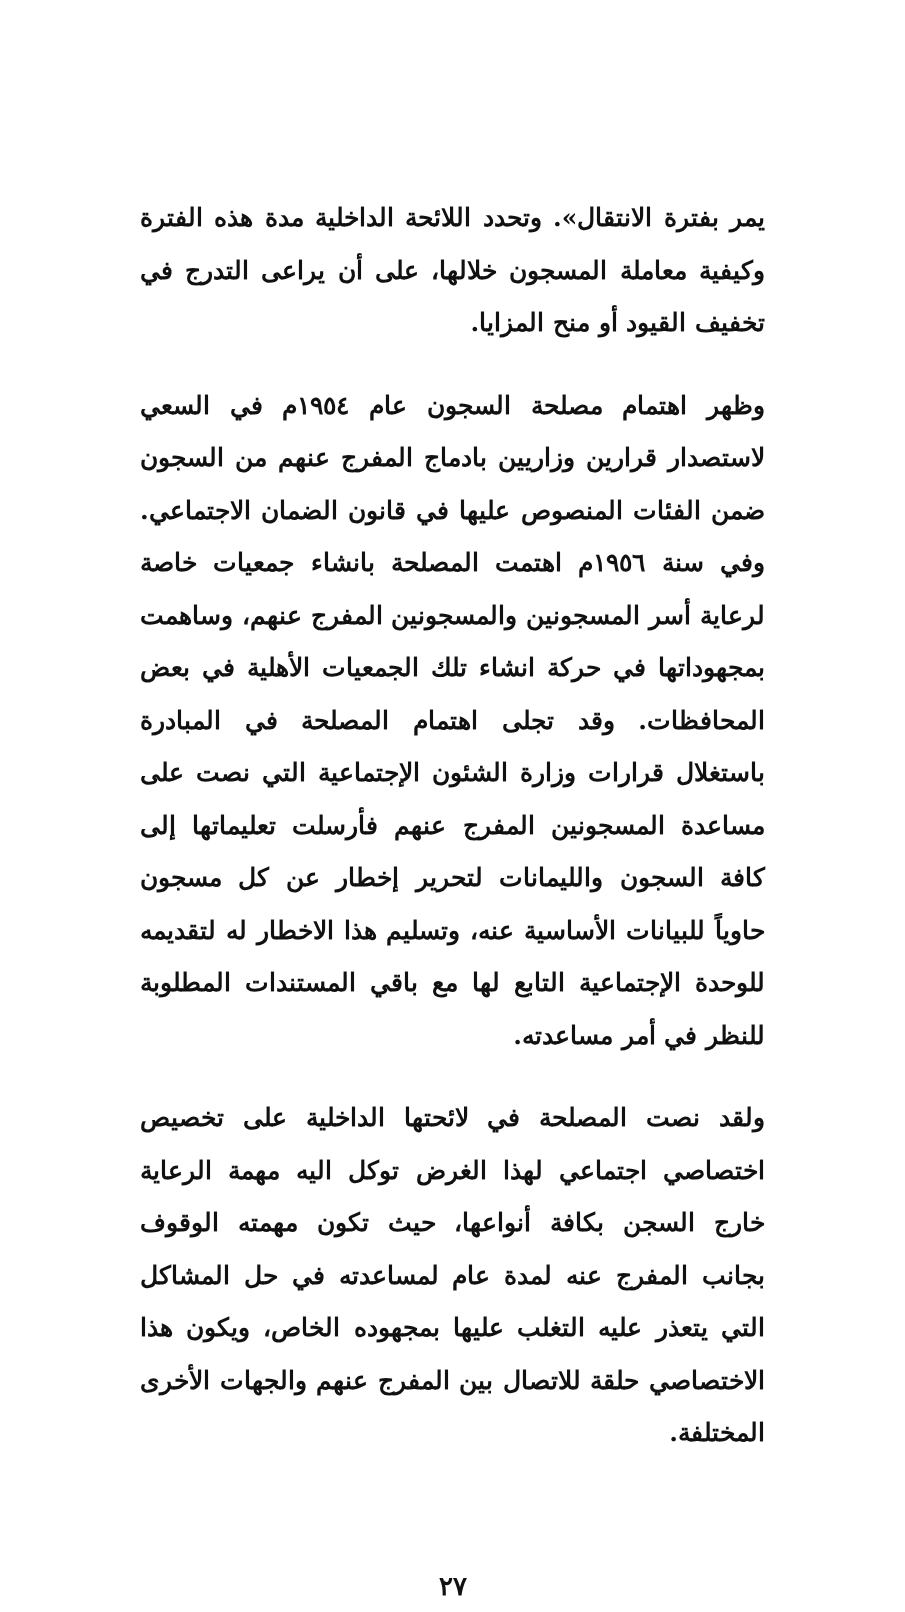يمر بفترة الانتقال». وتحدد اللائحة الداخلية مدة هذه الفترة وكيفية معاملة المسجون خلالها، على أن يراعى التدرج في تخفيف القيود أو منح المزايا.
وظهر اهتمام مصلحة السجون عام ١٩٥٤م في السعي لاستصدار قرارين وزاريين بادماج المفرج عنهم من السجون ضمن الفئات المنصوص عليها في قانون الضمان الاجتماعي. وفي سنة ١٩٥٦م اهتمت المصلحة بانشاء جمعيات خاصة لرعاية أسر المسجونين والمسجونين المفرج عنهم، وساهمت بمجهوداتها في حركة انشاء تلك الجمعيات الأهلية في بعض المحافظات. وقد تجلى اهتمام المصلحة في المبادرة باستغلال قرارات وزارة الشئون الإجتماعية التي نصت على مساعدة المسجونين المفرج عنهم فأرسلت تعليماتها إلى كافة السجون والليمانات لتحرير إخطار عن كل مسجون حاوياً للبيانات الأساسية عنه، وتسليم هذا الاخطار له لتقديمه للوحدة الإجتماعية التابع لها مع باقي المستندات المطلوبة للنظر في أمر مساعدته.
ولقد نصت المصلحة في لائحتها الداخلية على تخصيص اختصاصي اجتماعي لهذا الغرض توكل اليه مهمة الرعاية خارج السجن بكافة أنواعها، حيث تكون مهمته الوقوف بجانب المفرج عنه لمدة عام لمساعدته في حل المشاكل التي يتعذر عليه التغلب عليها بمجهوده الخاص، ويكون هذا الاختصاصي حلقة للاتصال بين المفرج عنهم والجهات الأخرى المختلفة.
٢٧